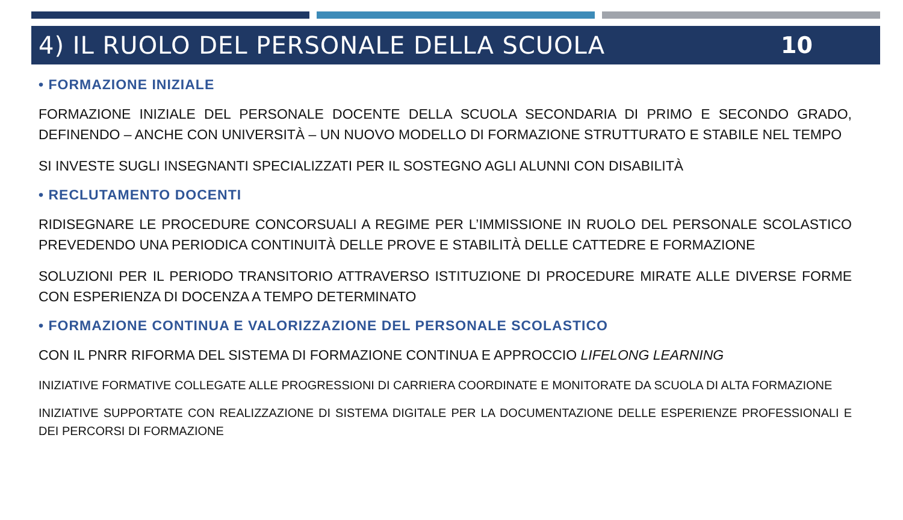4) IL RUOLO DEL PERSONALE DELLA SCUOLA
10
• FORMAZIONE INIZIALE
FORMAZIONE INIZIALE DEL PERSONALE DOCENTE DELLA SCUOLA SECONDARIA DI PRIMO E SECONDO GRADO, DEFINENDO – ANCHE CON UNIVERSITÀ – UN NUOVO MODELLO DI FORMAZIONE STRUTTURATO E STABILE NEL TEMPO
SI INVESTE SUGLI INSEGNANTI SPECIALIZZATI PER IL SOSTEGNO AGLI ALUNNI CON DISABILITÀ
• RECLUTAMENTO DOCENTI
RIDISEGNARE LE PROCEDURE CONCORSUALI A REGIME PER L’IMMISSIONE IN RUOLO DEL PERSONALE SCOLASTICO PREVEDENDO UNA PERIODICA CONTINUITÀ DELLE PROVE E STABILITÀ DELLE CATTEDRE E FORMAZIONE
SOLUZIONI PER IL PERIODO TRANSITORIO ATTRAVERSO ISTITUZIONE DI PROCEDURE MIRATE ALLE DIVERSE FORME CON ESPERIENZA DI DOCENZA A TEMPO DETERMINATO
• FORMAZIONE CONTINUA E VALORIZZAZIONE DEL PERSONALE SCOLASTICO
CON IL PNRR RIFORMA DEL SISTEMA DI FORMAZIONE CONTINUA E APPROCCIO LIFELONG LEARNING
INIZIATIVE FORMATIVE COLLEGATE ALLE PROGRESSIONI DI CARRIERA COORDINATE E MONITORATE DA SCUOLA DI ALTA FORMAZIONE
INIZIATIVE SUPPORTATE CON REALIZZAZIONE DI SISTEMA DIGITALE PER LA DOCUMENTAZIONE DELLE ESPERIENZE PROFESSIONALI E DEI PERCORSI DI FORMAZIONE